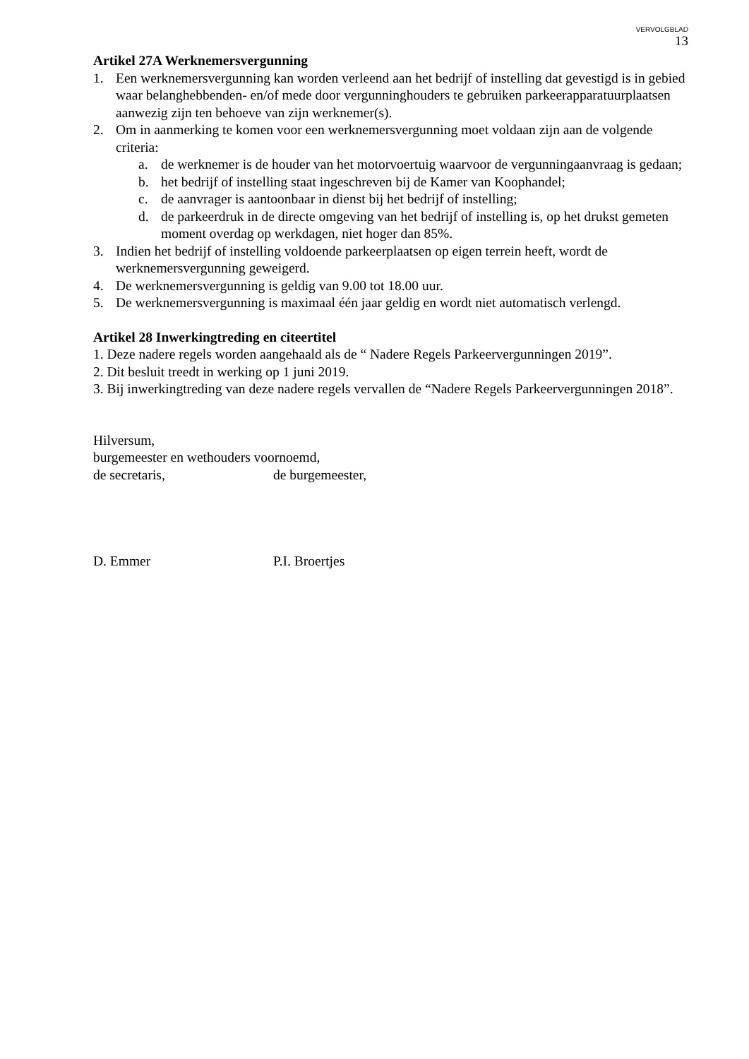VERVOLGBLAD
13
Artikel 27A Werknemersvergunning
1. Een werknemersvergunning kan worden verleend aan het bedrijf of instelling dat gevestigd is in gebied waar belanghebbenden- en/of mede door vergunninghouders te gebruiken parkeerapparatuurplaatsen aanwezig zijn ten behoeve van zijn werknemer(s).
2. Om in aanmerking te komen voor een werknemersvergunning moet voldaan zijn aan de volgende criteria:
a. de werknemer is de houder van het motorvoertuig waarvoor de vergunningaanvraag is gedaan;
b. het bedrijf of instelling staat ingeschreven bij de Kamer van Koophandel;
c. de aanvrager is aantoonbaar in dienst bij het bedrijf of instelling;
d. de parkeerdruk in de directe omgeving van het bedrijf of instelling is, op het drukst gemeten moment overdag op werkdagen, niet hoger dan 85%.
3. Indien het bedrijf of instelling voldoende parkeerplaatsen op eigen terrein heeft, wordt de werknemersvergunning geweigerd.
4. De werknemersvergunning is geldig van 9.00 tot 18.00 uur.
5. De werknemersvergunning is maximaal één jaar geldig en wordt niet automatisch verlengd.
Artikel 28 Inwerkingtreding en citeertitel
1. Deze nadere regels worden aangehaald als de “ Nadere Regels Parkeervergunningen 2019”.
2. Dit besluit treedt in werking op 1 juni 2019.
3. Bij inwerkingtreding van deze nadere regels vervallen de “Nadere Regels Parkeervergunningen 2018”.
Hilversum,
burgemeester en wethouders voornoemd,
de secretaris, de burgemeester,
D. Emmer P.I. Broertjes